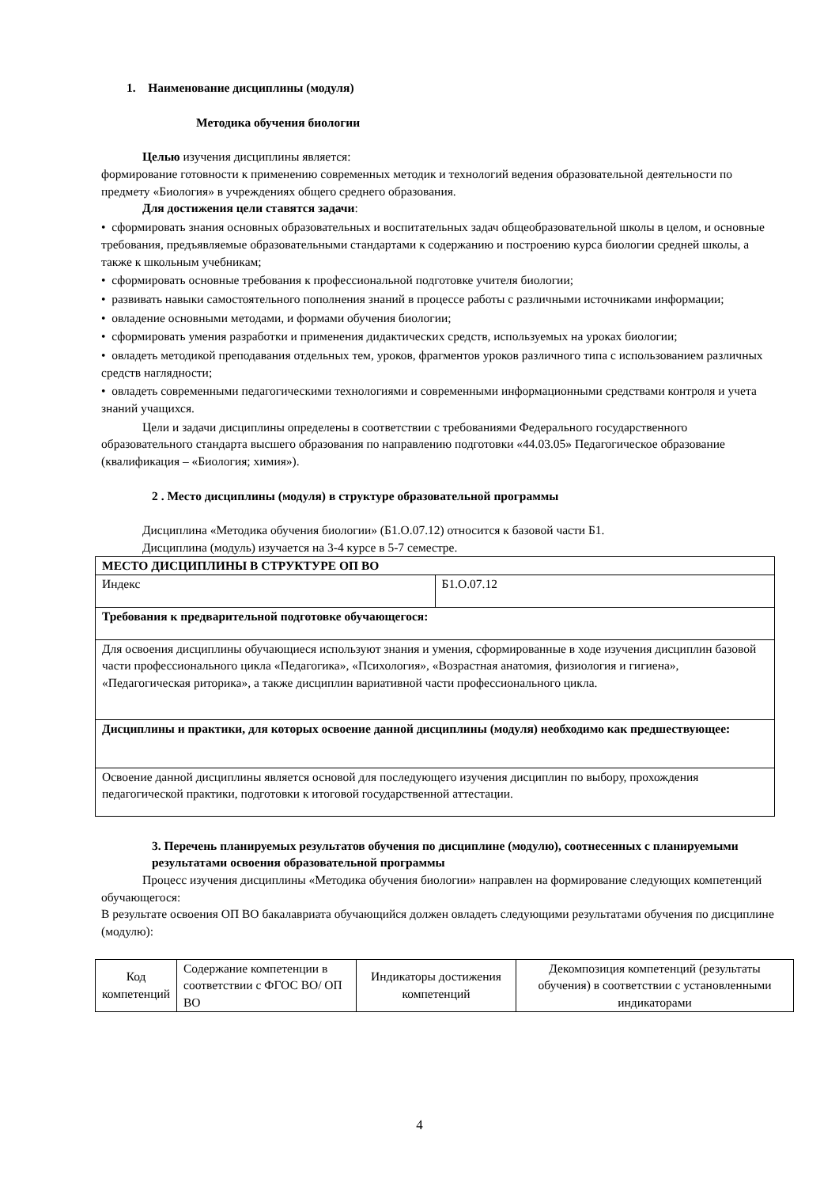1. Наименование дисциплины (модуля)
Методика обучения биологии
Целью изучения дисциплины является:
формирование готовности к применению современных методик и технологий ведения образовательной деятельности по предмету «Биология» в учреждениях общего среднего образования.
Для достижения цели ставятся задачи:
• сформировать знания основных образовательных и воспитательных задач общеобразовательной школы в целом, и основные требования, предъявляемые образовательными стандартами к содержанию и построению курса биологии средней школы, а также к школьным учебникам;
• сформировать основные требования к профессиональной подготовке учителя биологии;
• развивать навыки самостоятельного пополнения знаний в процессе работы с различными источниками информации;
• овладение основными методами, и формами обучения биологии;
• сформировать умения разработки и применения дидактических средств, используемых на уроках биологии;
• овладеть методикой преподавания отдельных тем, уроков, фрагментов уроков различного типа с использованием различных средств наглядности;
• овладеть современными педагогическими технологиями и современными информационными средствами контроля и учета знаний учащихся.
Цели и задачи дисциплины определены в соответствии с требованиями Федерального государственного образовательного стандарта высшего образования по направлению подготовки «44.03.05» Педагогическое образование (квалификация – «Биология; химия»).
2 . Место дисциплины (модуля) в структуре образовательной программы
Дисциплина «Методика обучения биологии» (Б1.О.07.12) относится к базовой части Б1.
Дисциплина (модуль) изучается на 3-4 курсе в 5-7 семестре.
| МЕСТО ДИСЦИПЛИНЫ В СТРУКТУРЕ ОП ВО | |
| Индекс | Б1.О.07.12 |
| Требования к предварительной подготовке обучающегося: | |
| Для освоения дисциплины обучающиеся используют знания и умения, сформированные в ходе изучения дисциплин базовой части профессионального цикла «Педагогика», «Психология», «Возрастная анатомия, физиология и гигиена», «Педагогическая риторика», а также дисциплин вариативной части профессионального цикла. | |
| Дисциплины и практики, для которых освоение данной дисциплины (модуля) необходимо как предшествующее: | |
| Освоение данной дисциплины является основой для последующего изучения дисциплин по выбору, прохождения педагогической практики, подготовки к итоговой государственной аттестации. | |
3. Перечень планируемых результатов обучения по дисциплине (модулю), соотнесенных с планируемыми результатами освоения образовательной программы
Процесс изучения дисциплины «Методика обучения биологии» направлен на формирование следующих компетенций обучающегося:
В результате освоения ОП ВО бакалавриата обучающийся должен овладеть следующими результатами обучения по дисциплине (модулю):
| Код компетенций | Содержание компетенции в соответствии с ФГОС ВО/ ОП ВО | Индикаторы достижения компетенций | Декомпозиция компетенций (результаты обучения) в соответствии с установленными индикаторами |
4